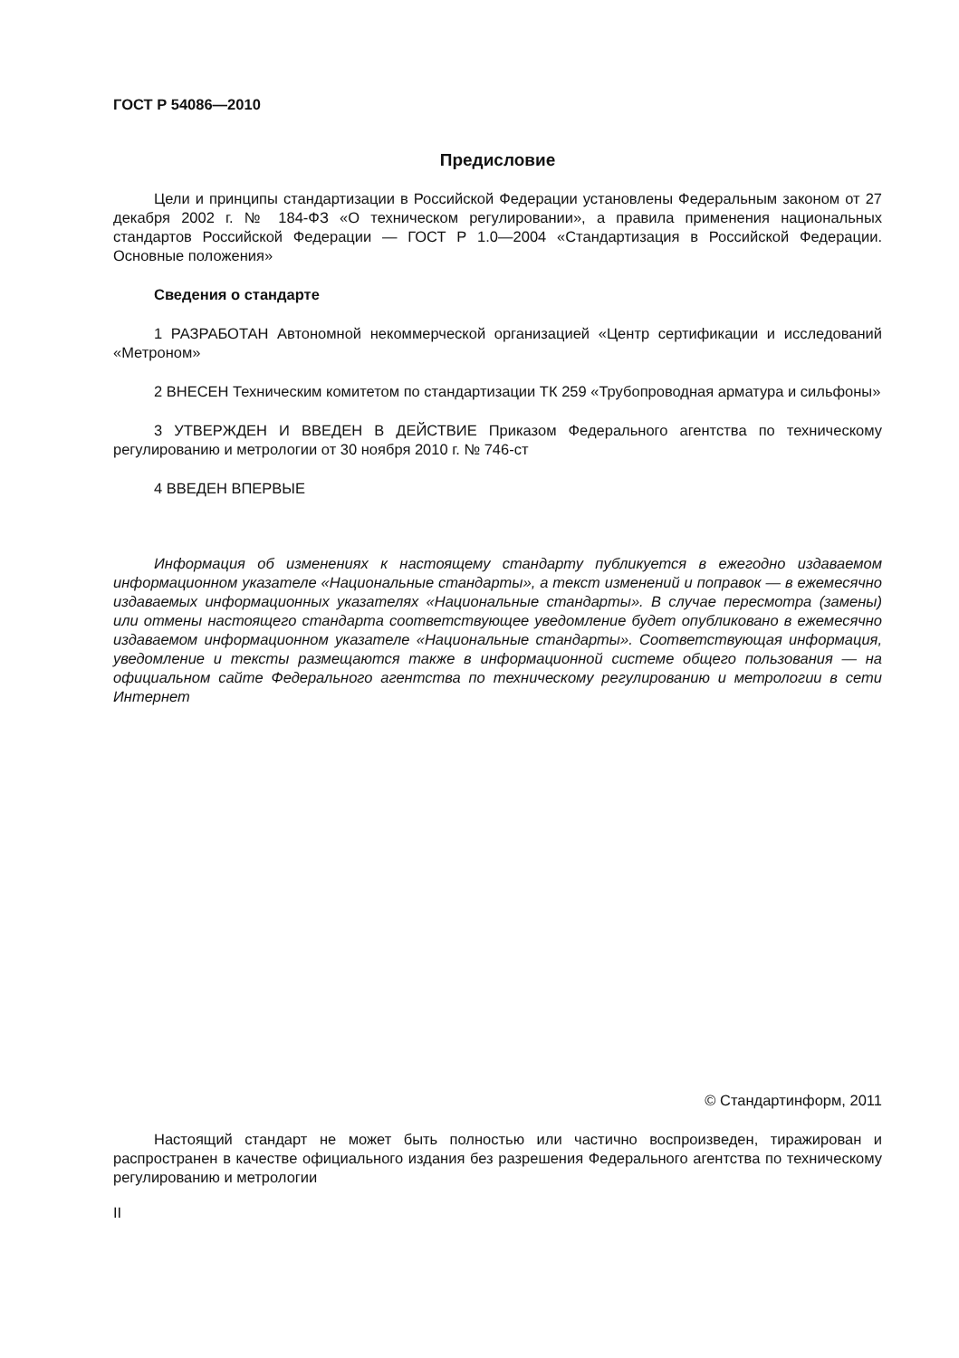ГОСТ Р 54086—2010
Предисловие
Цели и принципы стандартизации в Российской Федерации установлены Федеральным законом от 27 декабря 2002 г. № 184-ФЗ «О техническом регулировании», а правила применения национальных стандартов Российской Федерации — ГОСТ Р 1.0—2004 «Стандартизация в Российской Федерации. Основные положения»
Сведения о стандарте
1 РАЗРАБОТАН Автономной некоммерческой организацией «Центр сертификации и исследований «Метроном»
2 ВНЕСЕН Техническим комитетом по стандартизации ТК 259 «Трубопроводная арматура и сильфоны»
3 УТВЕРЖДЕН И ВВЕДЕН В ДЕЙСТВИЕ Приказом Федерального агентства по техническому регулированию и метрологии от 30 ноября 2010 г. № 746-ст
4 ВВЕДЕН ВПЕРВЫЕ
Информация об изменениях к настоящему стандарту публикуется в ежегодно издаваемом информационном указателе «Национальные стандарты», а текст изменений и поправок — в ежемесячно издаваемых информационных указателях «Национальные стандарты». В случае пересмотра (замены) или отмены настоящего стандарта соответствующее уведомление будет опубликовано в ежемесячно издаваемом информационном указателе «Национальные стандарты». Соответствующая информация, уведомление и тексты размещаются также в информационной системе общего пользования — на официальном сайте Федерального агентства по техническому регулированию и метрологии в сети Интернет
© Стандартинформ, 2011
Настоящий стандарт не может быть полностью или частично воспроизведен, тиражирован и распространен в качестве официального издания без разрешения Федерального агентства по техническому регулированию и метрологии
II